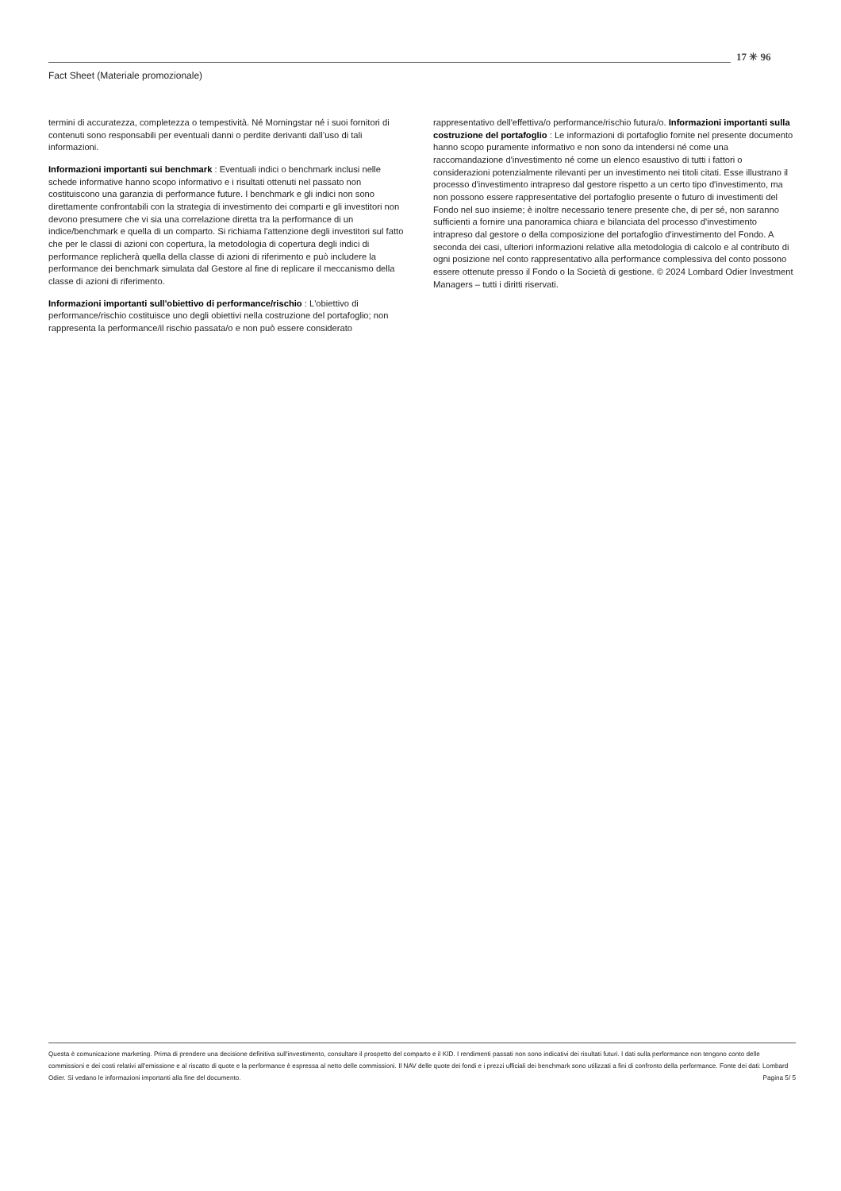Fact Sheet (Materiale promozionale)
17 ✳ 96
termini di accuratezza, completezza o tempestività. Né Morningstar né i suoi fornitori di contenuti sono responsabili per eventuali danni o perdite derivanti dall’uso di tali informazioni.
Informazioni importanti sui benchmark : Eventuali indici o benchmark inclusi nelle schede informative hanno scopo informativo e i risultati ottenuti nel passato non costituiscono una garanzia di performance future. I benchmark e gli indici non sono direttamente confrontabili con la strategia di investimento dei comparti e gli investitori non devono presumere che vi sia una correlazione diretta tra la performance di un indice/benchmark e quella di un comparto. Si richiama l'attenzione degli investitori sul fatto che per le classi di azioni con copertura, la metodologia di copertura degli indici di performance replicherà quella della classe di azioni di riferimento e può includere la performance dei benchmark simulata dal Gestore al fine di replicare il meccanismo della classe di azioni di riferimento.
Informazioni importanti sull'obiettivo di performance/rischio : L'obiettivo di performance/rischio costituisce uno degli obiettivi nella costruzione del portafoglio; non rappresenta la performance/il rischio passata/o e non può essere considerato
rappresentativo dell'effettiva/o performance/rischio futura/o. Informazioni importanti sulla costruzione del portafoglio : Le informazioni di portafoglio fornite nel presente documento hanno scopo puramente informativo e non sono da intendersi né come una raccomandazione d'investimento né come un elenco esaustivo di tutti i fattori o considerazioni potenzialmente rilevanti per un investimento nei titoli citati. Esse illustrano il processo d'investimento intrapreso dal gestore rispetto a un certo tipo d'investimento, ma non possono essere rappresentative del portafoglio presente o futuro di investimenti del Fondo nel suo insieme; è inoltre necessario tenere presente che, di per sé, non saranno sufficienti a fornire una panoramica chiara e bilanciata del processo d'investimento intrapreso dal gestore o della composizione del portafoglio d'investimento del Fondo. A seconda dei casi, ulteriori informazioni relative alla metodologia di calcolo e al contributo di ogni posizione nel conto rappresentativo alla performance complessiva del conto possono essere ottenute presso il Fondo o la Società di gestione. © 2024 Lombard Odier Investment Managers – tutti i diritti riservati.
Questa è comunicazione marketing. Prima di prendere una decisione definitiva sull'investimento, consultare il prospetto del comparto e il KID. I rendimenti passati non sono indicativi dei risultati futuri. I dati sulla performance non tengono conto delle commissioni e dei costi relativi all'emissione e al riscatto di quote e la performance è espressa al netto delle commissioni. Il NAV delle quote dei fondi e i prezzi ufficiali dei benchmark sono utilizzati a fini di confronto della performance. Fonte dei dati: Lombard Odier. Si vedano le informazioni importanti alla fine del documento. Pagina 5/ 5